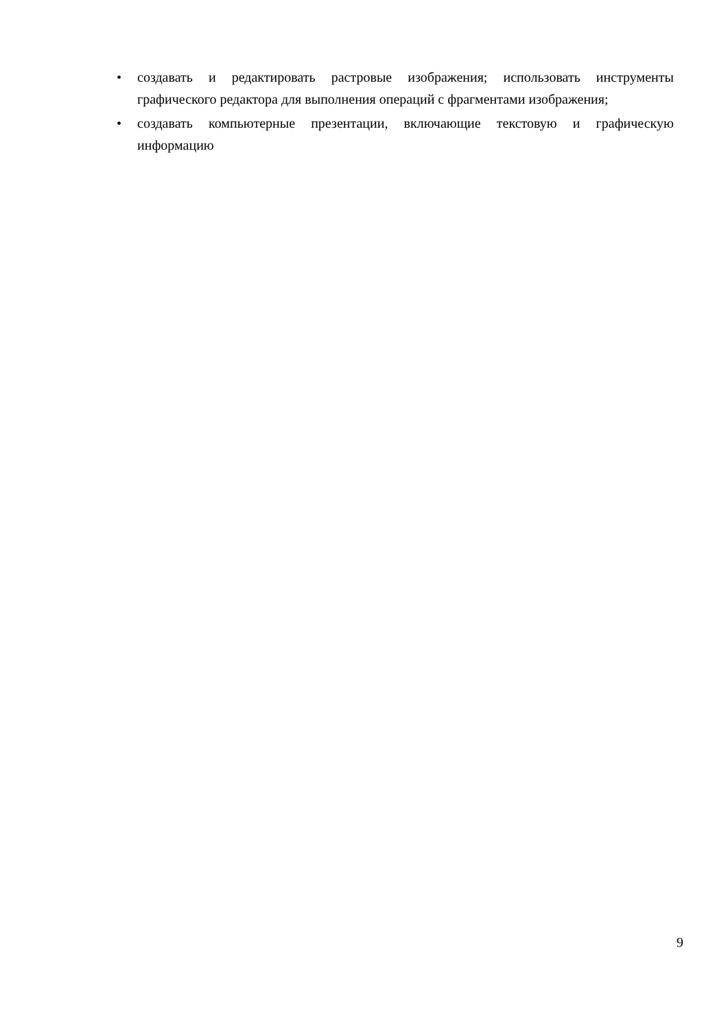• создавать и редактировать растровые изображения; использовать инструменты графического редактора для выполнения операций с фрагментами изображения;
• создавать компьютерные презентации, включающие текстовую и графическую информацию
9